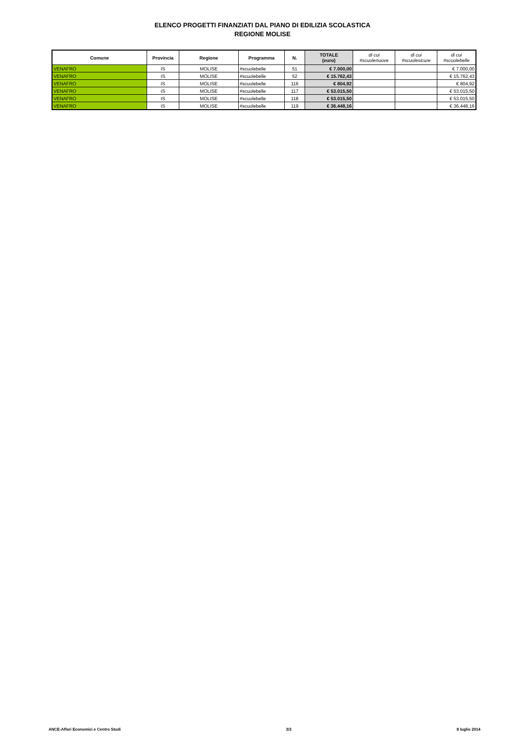ELENCO PROGETTI FINANZIATI DAL PIANO DI EDILIZIA SCOLASTICA
REGIONE MOLISE
| Comune | Provincia | Regione | Programma | N. | TOTALE (euro) | di cui #scuolenuove | di cui #scuolesicure | di cui #scuolebelle |
| --- | --- | --- | --- | --- | --- | --- | --- | --- |
| VENAFRO | IS | MOLISE | #scuolebelle | 51 | € 7.000,00 | | | € 7.000,00 |
| VENAFRO | IS | MOLISE | #scuolebelle | 52 | € 15.762,43 | | | € 15.762,43 |
| VENAFRO | IS | MOLISE | #scuolebelle | 116 | € 804,92 | | | € 804,92 |
| VENAFRO | IS | MOLISE | #scuolebelle | 117 | € 53.015,50 | | | € 53.015,50 |
| VENAFRO | IS | MOLISE | #scuolebelle | 118 | € 53.015,50 | | | € 53.015,50 |
| VENAFRO | IS | MOLISE | #scuolebelle | 119 | € 36.448,16 | | | € 36.448,16 |
ANCE-Affari Economici e Centro Studi 3/3 8 luglio 2014